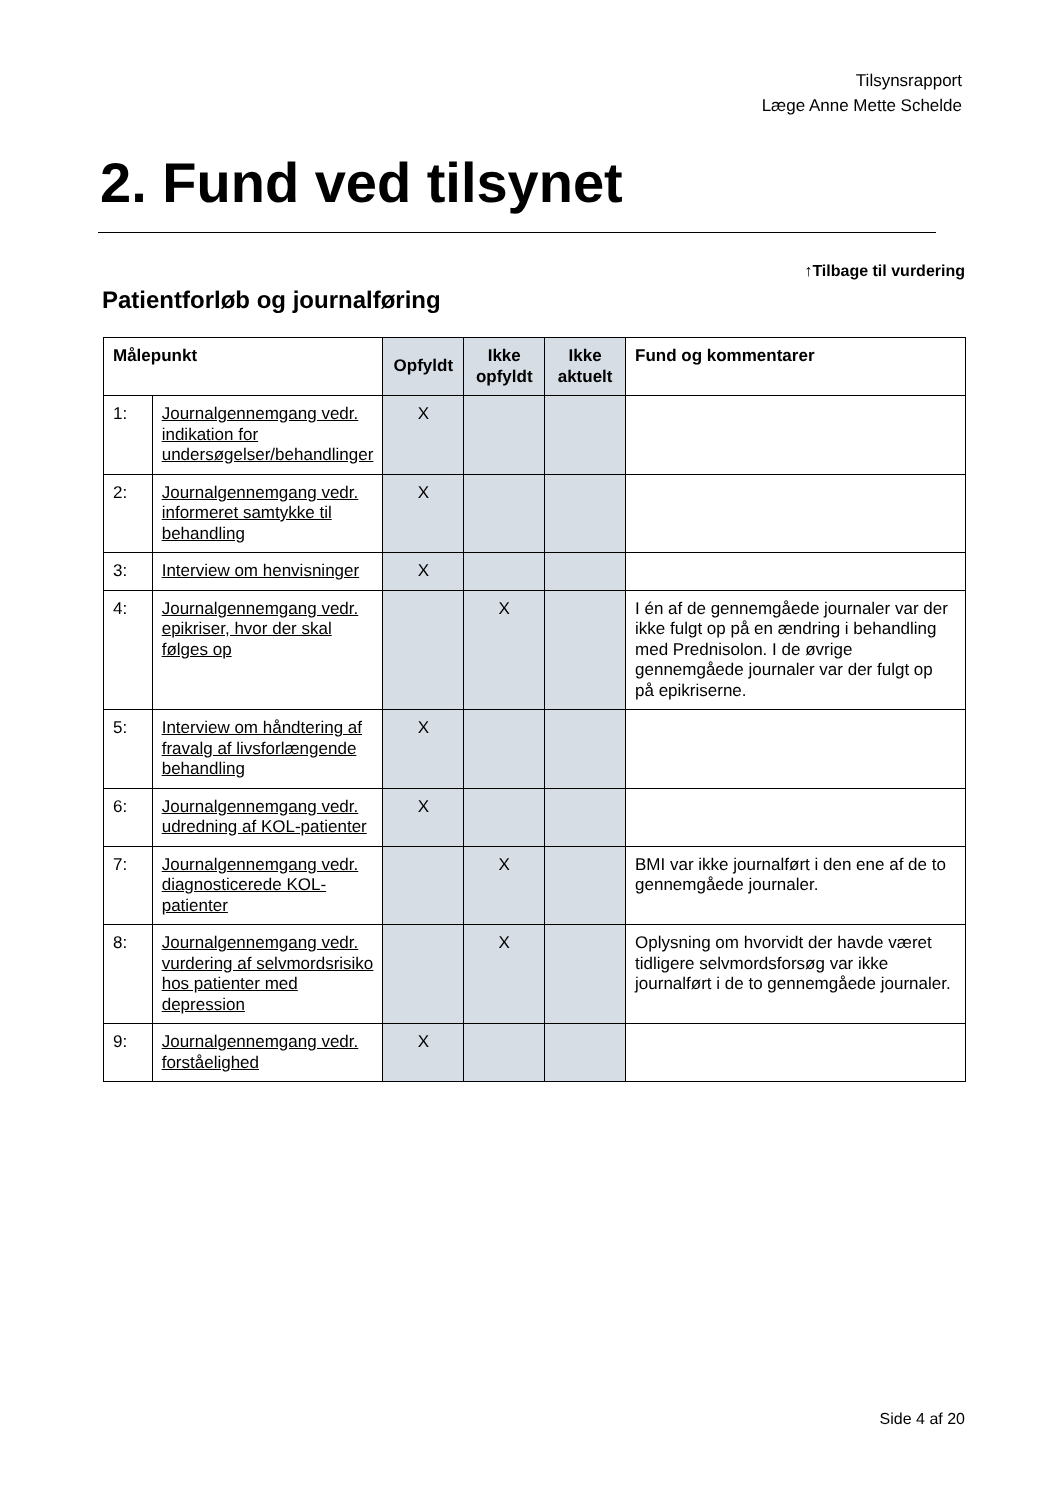Tilsynsrapport
Læge Anne Mette Schelde
2. Fund ved tilsynet
↑Tilbage til vurdering
Patientforløb og journalføring
| Målepunkt | | Opfyldt | Ikke opfyldt | Ikke aktuelt | Fund og kommentarer |
| --- | --- | --- | --- | --- | --- |
| 1: | Journalgennemgang vedr. indikation for undersøgelser/behandlinger | X | | | |
| 2: | Journalgennemgang vedr. informeret samtykke til behandling | X | | | |
| 3: | Interview om henvisninger | X | | | |
| 4: | Journalgennemgang vedr. epikriser, hvor der skal følges op | | X | | I én af de gennemgåede journaler var der ikke fulgt op på en ændring i behandling med Prednisolon. I de øvrige gennemgåede journaler var der fulgt op på epikriserne. |
| 5: | Interview om håndtering af fravalg af livsforlængende behandling | X | | | |
| 6: | Journalgennemgang vedr. udredning af KOL-patienter | X | | | |
| 7: | Journalgennemgang vedr. diagnosticerede KOL-patienter | | X | | BMI var ikke journalført i den ene af de to gennemgåede journaler. |
| 8: | Journalgennemgang vedr. vurdering af selvmordsrisiko hos patienter med depression | | X | | Oplysning om hvorvidt der havde været tidligere selvmordsforsøg var ikke journalført i de to gennemgåede journaler. |
| 9: | Journalgennemgang vedr. forståelighed | X | | | |
Side 4 af 20